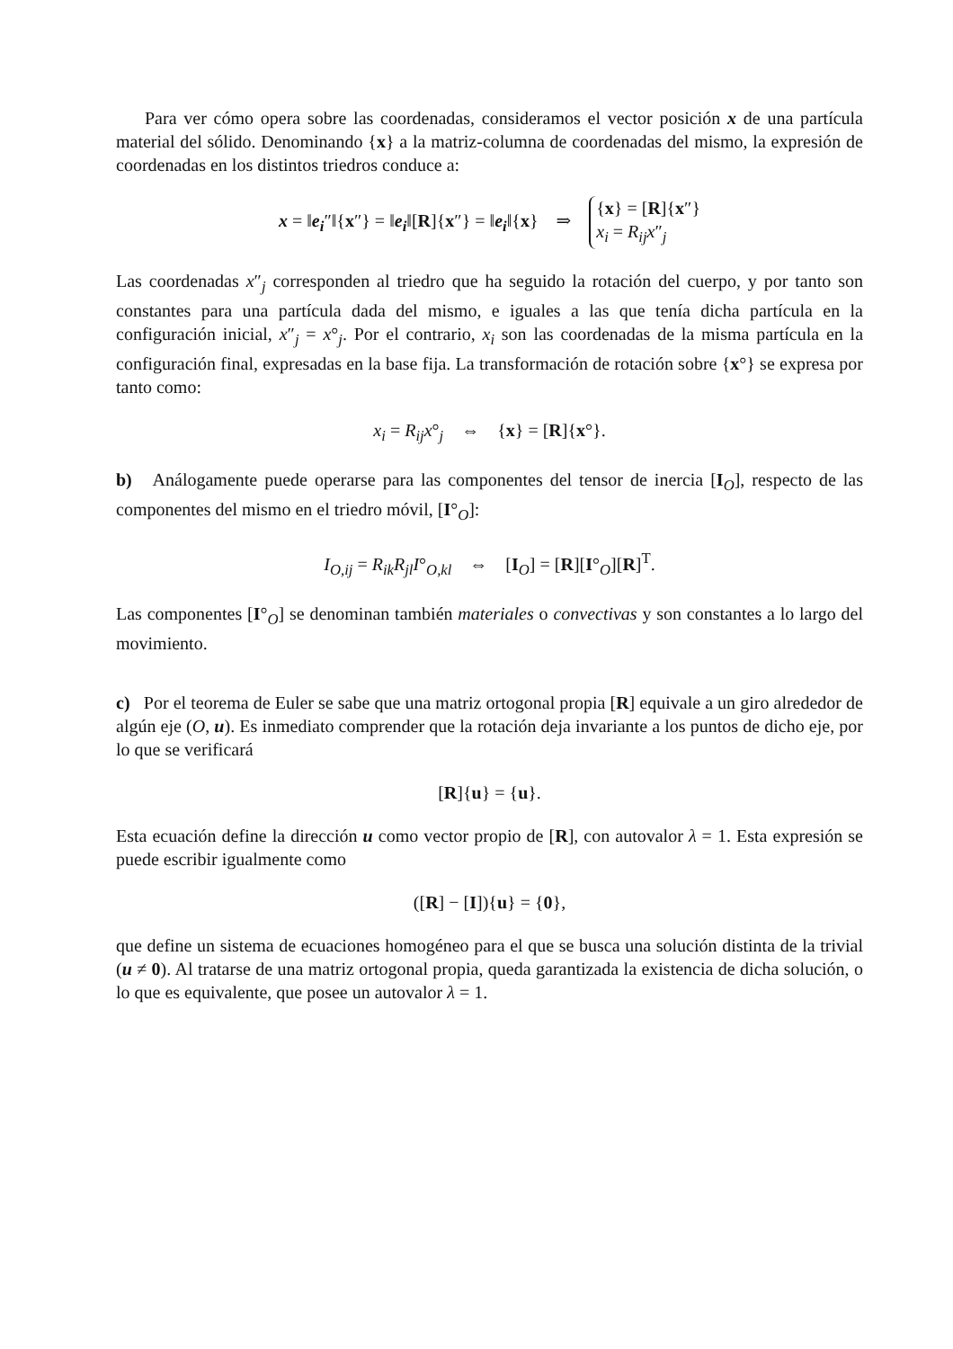Para ver cómo opera sobre las coordenadas, consideramos el vector posición x de una partícula material del sólido. Denominando {x} a la matriz-columna de coordenadas del mismo, la expresión de coordenadas en los distintos triedros conduce a:
x = ‖e<sub>i</sub>″‖{x″} = ‖e<sub>i</sub>‖[R]{x″} = ‖e<sub>i</sub>‖{x} ⇒ {x} = [R]{x″}
x<sub>i</sub> = R<sub>ij</sub>x″<sub>j</sub>
Las coordenadas x″<sub>j</sub> corresponden al triedro que ha seguido la rotación del cuerpo, y por tanto son constantes para una partícula dada del mismo, e iguales a las que tenía dicha partícula en la configuración inicial, x″<sub>j</sub> = x°<sub>j</sub>. Por el contrario, x<sub>i</sub> son las coordenadas de la misma partícula en la configuración final, expresadas en la base fija. La transformación de rotación sobre {x°} se expresa por tanto como:
x<sub>i</sub> = R<sub>ij</sub>x°<sub>j</sub> ⇔ {x} = [R]{x°}.
b) Análogamente puede operarse para las componentes del tensor de inercia [I<sub>O</sub>], respecto de las componentes del mismo en el triedro móvil, [I°<sub>O</sub>]:
I<sub>O,ij</sub> = R<sub>ik</sub>R<sub>jl</sub>I°<sub>O,kl</sub> ⇔ [I<sub>O</sub>] = [R][I°<sub>O</sub>][R]<sup>T</sup>.
Las componentes [I°<sub>O</sub>] se denominan también materiales o convectivas y son constantes a lo largo del movimiento.
c) Por el teorema de Euler se sabe que una matriz ortogonal propia [R] equivale a un giro alrededor de algún eje (O, u). Es inmediato comprender que la rotación deja invariante a los puntos de dicho eje, por lo que se verificará
[R]{u} = {u}.
Esta ecuación define la dirección u como vector propio de [R], con autovalor λ = 1. Esta expresión se puede escribir igualmente como
([R] − [I]){u} = {0},
que define un sistema de ecuaciones homogéneo para el que se busca una solución distinta de la trivial (u ≠ 0). Al tratarse de una matriz ortogonal propia, queda garantizada la existencia de dicha solución, o lo que es equivalente, que posee un autovalor λ = 1.